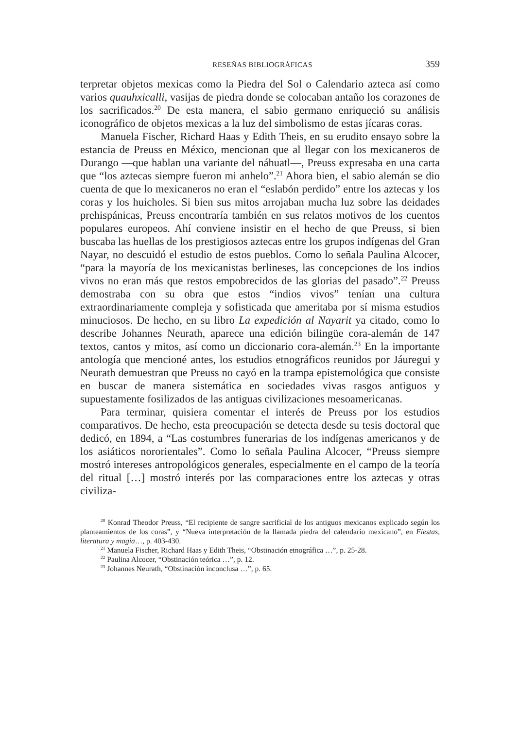RESEÑAS BIBLIOGRÁFICAS 359
terpretar objetos mexicas como la Piedra del Sol o Calendario azteca así como varios quauhxicalli, vasijas de piedra donde se colocaban antaño los corazones de los sacrificados.<sup>20</sup> De esta manera, el sabio germano enriqueció su análisis iconográfico de objetos mexicas a la luz del simbolismo de estas jícaras coras.
Manuela Fischer, Richard Haas y Edith Theis, en su erudito ensayo sobre la estancia de Preuss en México, mencionan que al llegar con los mexicaneros de Durango —que hablan una variante del náhuatl—, Preuss expresaba en una carta que “los aztecas siempre fueron mi anhelo”.<sup>21</sup> Ahora bien, el sabio alemán se dio cuenta de que lo mexicaneros no eran el “eslabón perdido” entre los aztecas y los coras y los huicholes. Si bien sus mitos arrojaban mucha luz sobre las deidades prehispánicas, Preuss encontraría también en sus relatos motivos de los cuentos populares europeos. Ahí conviene insistir en el hecho de que Preuss, si bien buscaba las huellas de los prestigiosos aztecas entre los grupos indígenas del Gran Nayar, no descuidó el estudio de estos pueblos. Como lo señala Paulina Alcocer, “para la mayoría de los mexicanistas berlineses, las concepciones de los indios vivos no eran más que restos empobrecidos de las glorias del pasado”.<sup>22</sup> Preuss demostraba con su obra que estos “indios vivos” tenían una cultura extraordinariamente compleja y sofisticada que ameritaba por sí misma estudios minuciosos. De hecho, en su libro La expedición al Nayarit ya citado, como lo describe Johannes Neurath, aparece una edición bilingüe cora-alemán de 147 textos, cantos y mitos, así como un diccionario cora-alemán.<sup>23</sup> En la importante antología que mencioné antes, los estudios etnográficos reunidos por Jáuregui y Neurath demuestran que Preuss no cayó en la trampa epistemológica que consiste en buscar de manera sistemática en sociedades vivas rasgos antiguos y supuestamente fosilizados de las antiguas civilizaciones mesoamericanas.
Para terminar, quisiera comentar el interés de Preuss por los estudios comparativos. De hecho, esta preocupación se detecta desde su tesis doctoral que dedicó, en 1894, a “Las costumbres funerarias de los indígenas americanos y de los asiáticos nororientales”. Como lo señala Paulina Alcocer, “Preuss siempre mostró intereses antropológicos generales, especialmente en el campo de la teoría del ritual […] mostró interés por las comparaciones entre los aztecas y otras civiliza-
<sup>20</sup> Konrad Theodor Preuss, “El recipiente de sangre sacrificial de los antiguos mexicanos explicado según los planteamientos de los coras”, y “Nueva interpretación de la llamada piedra del calendario mexicano”, en Fiestas, literatura y magia…, p. 403-430.
<sup>21</sup> Manuela Fischer, Richard Haas y Edith Theis, “Obstinación etnográfica …”, p. 25-28.
<sup>22</sup> Paulina Alcocer, “Obstinación teórica …”, p. 12.
<sup>23</sup> Johannes Neurath, “Obstinación inconclusa …”, p. 65.